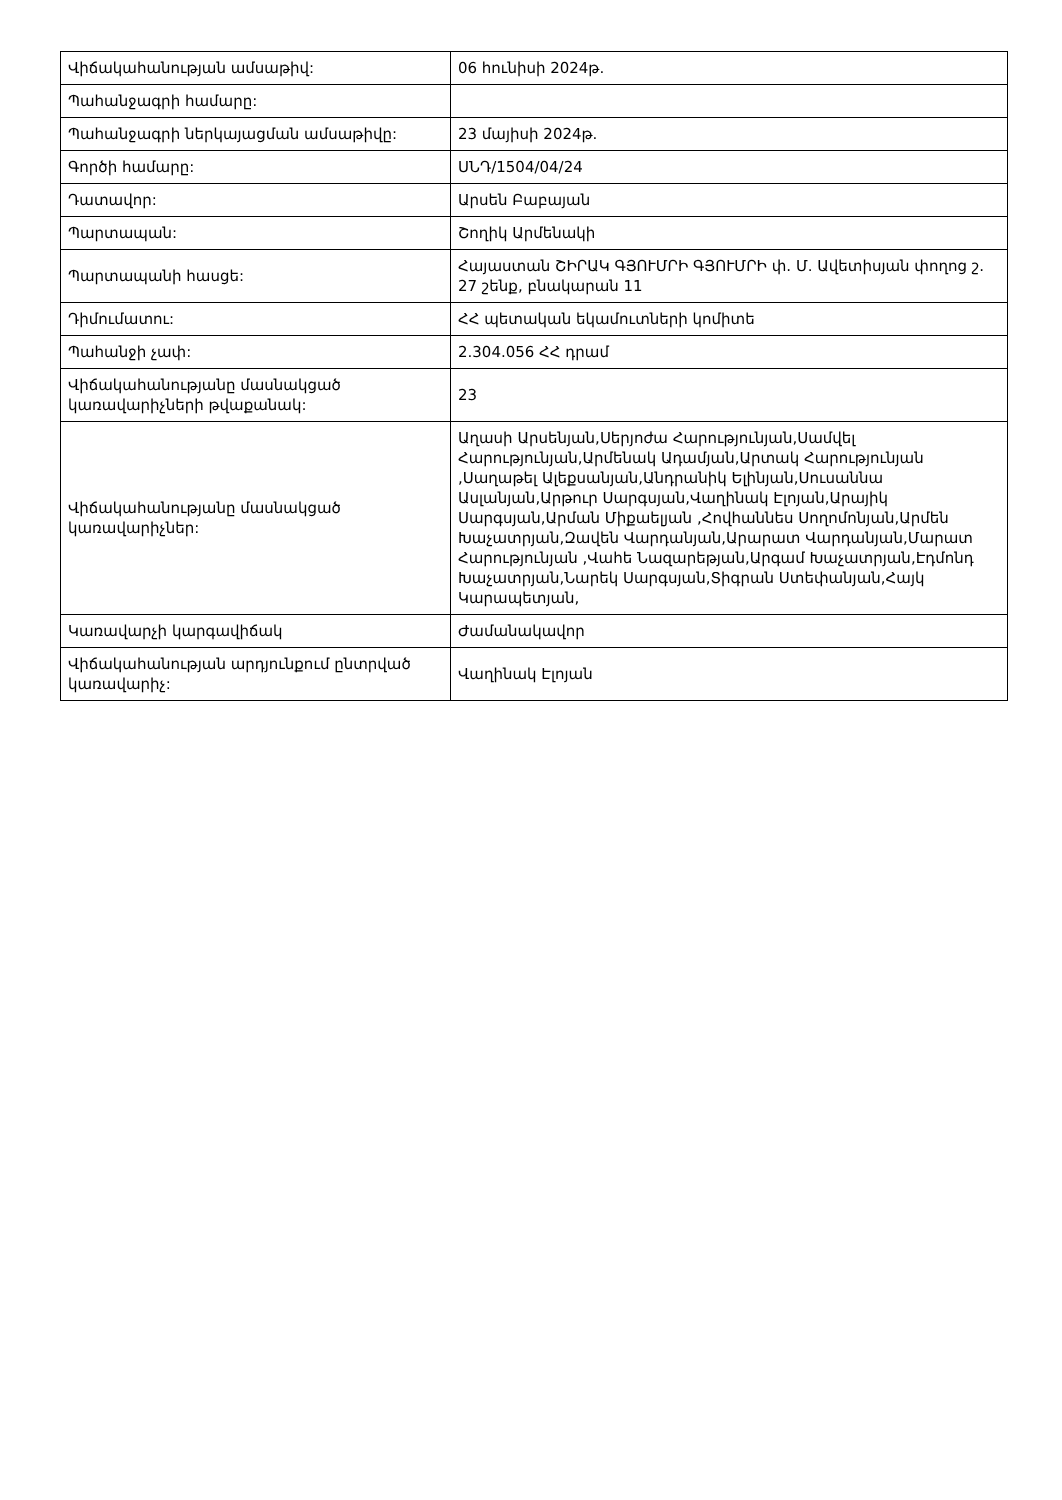| Վիճակահանության ամսաթիվ: | 06 հունիսի 2024թ. |
| Պահանջագրի համարը: | |
| Պահանջագրի ներկայացման ամսաթիվը: | 23 մայիսի 2024թ. |
| Գործի համարը: | ՍՆԴ/1504/04/24 |
| Դատավոր: | Արսեն Բաբայան |
| Պարտապան: | Շողիկ Արմենակի |
| Պարտապանի հասցե: | Հայաստան ՇԻՐԱԿ ԳՅՈՒՄՐԻ ԳՅՈՒՄՐԻ փ. Մ. Ավետիսյան փողոց շ. 27 շենք, բնակարան 11 |
| Դիմումատու: | ՀՀ պետական եկամուտների կոմիտե |
| Պահանջի չափ: | 2.304.056 ՀՀ դրամ |
| Վիճակահանությանը մասնակցած կառավարիչների թվաքանակ: | 23 |
| Վիճակահանությանը մասնակցած կառավարիչներ: | Աղասի Արսենյան,Սերյոժա Հարությունյան,Սամվել Հարությունյան,Արմենակ Ադամյան,Արտակ Հարությունյան ,Սաղաթել Ալեքսանյան,Անդրանիկ Ելինյան,Սուսաննա Ասլանյան,Արթուր Սարգսյան,Վաղինակ Էլոյան,Արայիկ Սարգսյան,Արման Միքաելյան ,Հովհաննես Սողոմոնյան,Արմեն Խաչատրյան,Զավեն Վարդանյան,Արարատ Վարդանյան,Մարատ Հարությունյան ,Վահե Նազարեթյան,Արգամ Խաչատրյան,Էդմոնդ Խաչատրյան,Նարեկ Սարգսյան,Տիգրան Ստեփանյան,Հայկ Կարապետյան, |
| Կառավարչի կարգավիճակ | Ժամանակավոր |
| Վիճակահանության արդյունքում ընտրված կառավարիչ: | Վաղինակ Էլոյան |